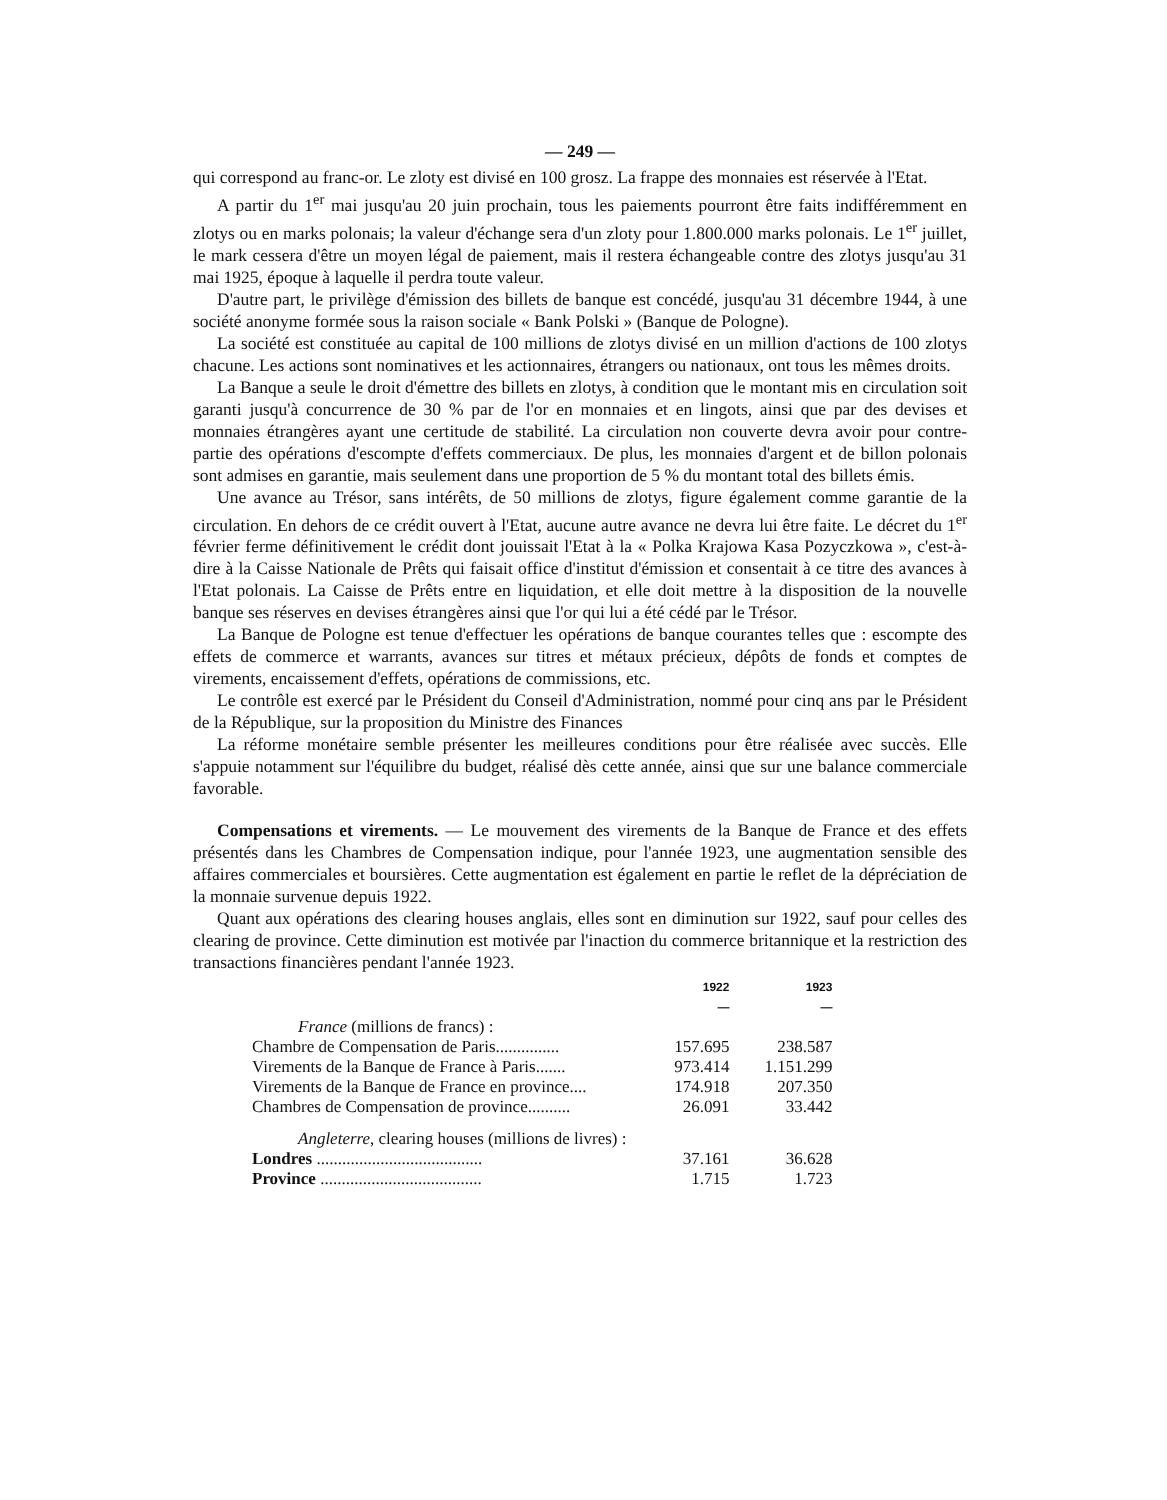— 249 —
qui correspond au franc-or. Le zloty est divisé en 100 grosz. La frappe des monnaies est réservée à l'Etat.
A partir du 1<sup>er</sup> mai jusqu'au 20 juin prochain, tous les paiements pourront être faits indifféremment en zlotys ou en marks polonais; la valeur d'échange sera d'un zloty pour 1.800.000 marks polonais. Le 1<sup>er</sup> juillet, le mark cessera d'être un moyen légal de paiement, mais il restera échangeable contre des zlotys jusqu'au 31 mai 1925, époque à laquelle il perdra toute valeur.
D'autre part, le privilège d'émission des billets de banque est concédé, jusqu'au 31 décembre 1944, à une société anonyme formée sous la raison sociale « Bank Polski » (Banque de Pologne).
La société est constituée au capital de 100 millions de zlotys divisé en un million d'actions de 100 zlotys chacune. Les actions sont nominatives et les actionnaires, étrangers ou nationaux, ont tous les mêmes droits.
La Banque a seule le droit d'émettre des billets en zlotys, à condition que le montant mis en circulation soit garanti jusqu'à concurrence de 30 % par de l'or en monnaies et en lingots, ainsi que par des devises et monnaies étrangères ayant une certitude de stabilité. La circulation non couverte devra avoir pour contre-partie des opérations d'escompte d'effets commerciaux. De plus, les monnaies d'argent et de billon polonais sont admises en garantie, mais seulement dans une proportion de 5 % du montant total des billets émis.
Une avance au Trésor, sans intérêts, de 50 millions de zlotys, figure également comme garantie de la circulation. En dehors de ce crédit ouvert à l'Etat, aucune autre avance ne devra lui être faite. Le décret du 1<sup>er</sup> février ferme définitivement le crédit dont jouissait l'Etat à la « Polka Krajowa Kasa Pozyczkowa », c'est-à-dire à la Caisse Nationale de Prêts qui faisait office d'institut d'émission et consentait à ce titre des avances à l'Etat polonais. La Caisse de Prêts entre en liquidation, et elle doit mettre à la disposition de la nouvelle banque ses réserves en devises étrangères ainsi que l'or qui lui a été cédé par le Trésor.
La Banque de Pologne est tenue d'effectuer les opérations de banque courantes telles que : escompte des effets de commerce et warrants, avances sur titres et métaux précieux, dépôts de fonds et comptes de virements, encaissement d'effets, opérations de commissions, etc.
Le contrôle est exercé par le Président du Conseil d'Administration, nommé pour cinq ans par le Président de la République, sur la proposition du Ministre des Finances
La réforme monétaire semble présenter les meilleures conditions pour être réalisée avec succès. Elle s'appuie notamment sur l'équilibre du budget, réalisé dès cette année, ainsi que sur une balance commerciale favorable.
Compensations et virements. — Le mouvement des virements de la Banque de France et des effets présentés dans les Chambres de Compensation indique, pour l'année 1923, une augmentation sensible des affaires commerciales et boursières. Cette augmentation est également en partie le reflet de la dépréciation de la monnaie survenue depuis 1922.
Quant aux opérations des clearing houses anglais, elles sont en diminution sur 1922, sauf pour celles des clearing de province. Cette diminution est motivée par l'inaction du commerce britannique et la restriction des transactions financières pendant l'année 1923.
| | 1922 — | 1923 — |
| --- | --- | --- |
| France (millions de francs) : | | |
| Chambre de Compensation de Paris............... | 157.695 | 238.587 |
| Virements de la Banque de France à Paris....... | 973.414 | 1.151.299 |
| Virements de la Banque de France en province.... | 174.918 | 207.350 |
| Chambres de Compensation de province.......... | 26.091 | 33.442 |
| Angleterre , clearing houses (millions de livres) : | | |
| Londres ....................................... | 37.161 | 36.628 |
| Province ...................................... | 1.715 | 1.723 |